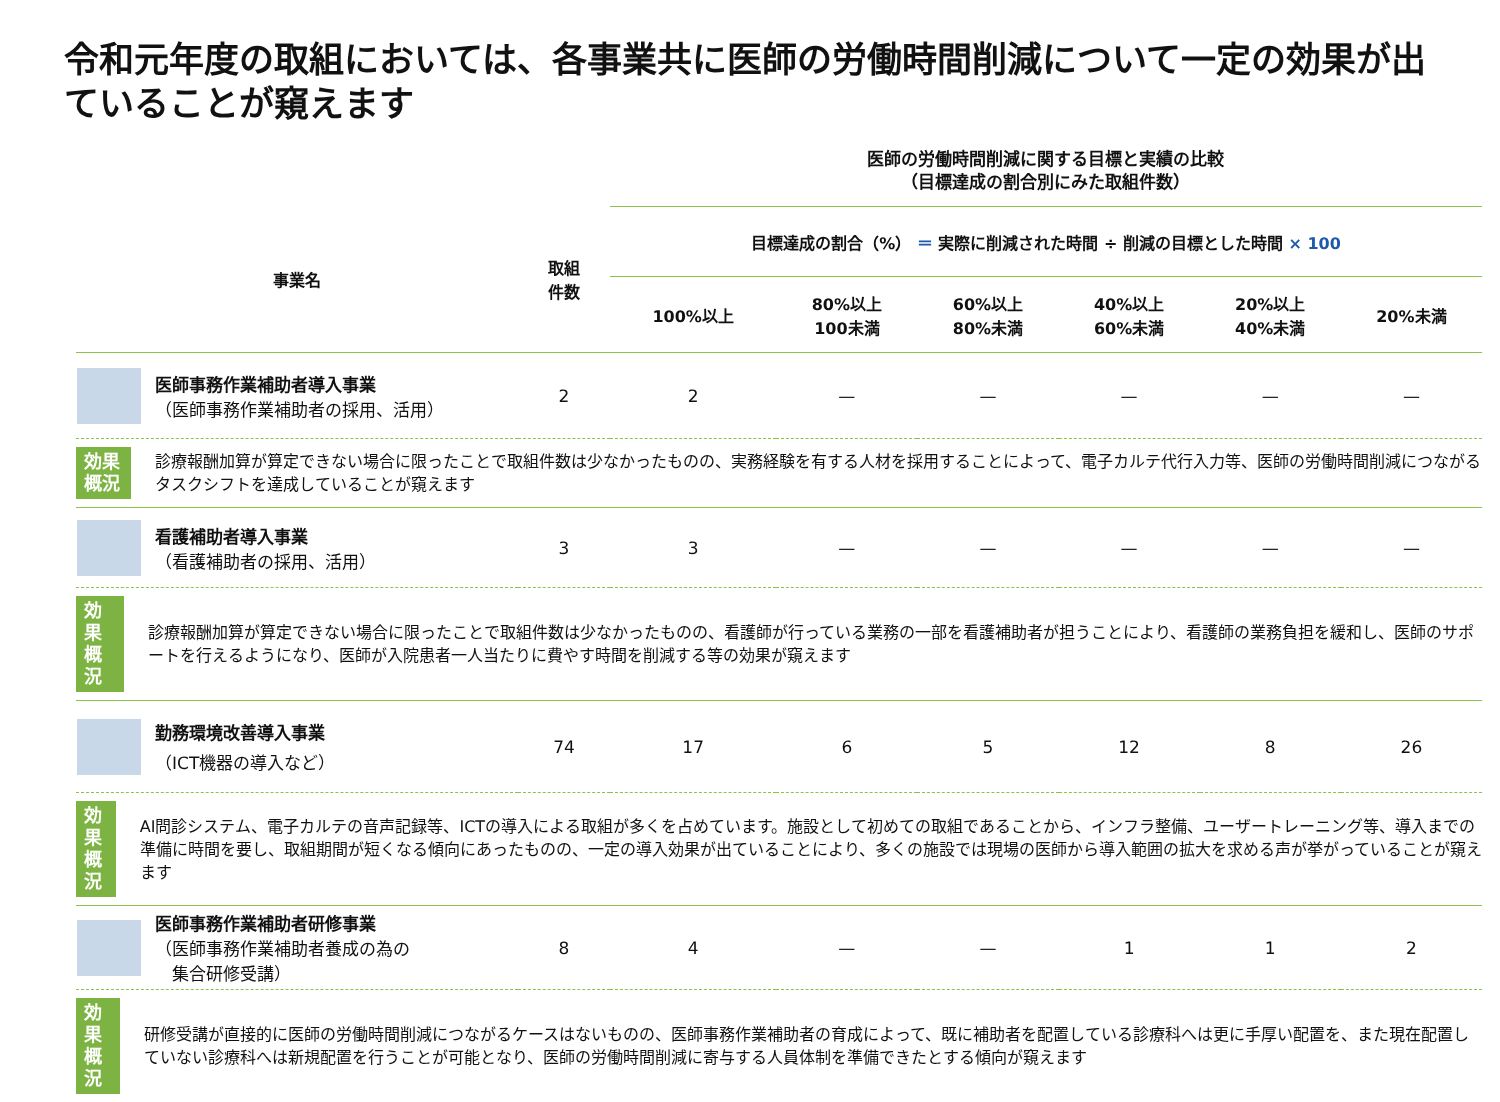令和元年度の取組においては、各事業共に医師の労働時間削減について一定の効果が出ていることが窺えます
医師の労働時間削減に関する目標と実績の比較
（目標達成の割合別にみた取組件数）
| 事業名 | 取組 件数 | 目標達成の割合（%） ＝ 実際に削減された時間 ÷ 削減の目標とした時間 × 100 | | | | | |
| --- | --- | --- | --- | --- | --- | --- | --- |
| | | 100%以上 | 80%以上 100未満 | 60%以上 80%未満 | 40%以上 60%未満 | 20%以上 40%未満 | 20%未満 |
| 医師事務作業補助者導入事業 （医師事務作業補助者の採用、活用） | 2 | 2 | — | — | — | — | — |
| 効果 概況 診療報酬加算が算定できない場合に限ったことで取組件数は少なかったものの、実務経験を有する人材を採用することによって、電子カルテ代行入力等、医師の労働時間削減につながるタスクシフトを達成していることが窺えます | | | | | | | |
| 看護補助者導入事業 （看護補助者の採用、活用） | 3 | 3 | — | — | — | — | — |
| 効果 概況 診療報酬加算が算定できない場合に限ったことで取組件数は少なかったものの、看護師が行っている業務の一部を看護補助者が担うことにより、看護師の業務負担を緩和し、医師のサポートを行えるようになり、医師が入院患者一人当たりに費やす時間を削減する等の効果が窺えます | | | | | | | |
| 勤務環境改善導入事業 （ICT機器の導入など） | 74 | 17 | 6 | 5 | 12 | 8 | 26 |
| 効果 概況 AI問診システム、電子カルテの音声記録等、ICTの導入による取組が多くを占めています。施設として初めての取組であることから、インフラ整備、ユーザートレーニング等、導入までの準備に時間を要し、取組期間が短くなる傾向にあったものの、一定の導入効果が出ていることにより、多くの施設では現場の医師から導入範囲の拡大を求める声が挙がっていることが窺えます | | | | | | | |
| 医師事務作業補助者研修事業 （医師事務作業補助者養成の為の 集合研修受講） | 8 | 4 | — | — | 1 | 1 | 2 |
| 効果 概況 研修受講が直接的に医師の労働時間削減につながるケースはないものの、医師事務作業補助者の育成によって、既に補助者を配置している診療科へは更に手厚い配置を、また現在配置していない診療科へは新規配置を行うことが可能となり、医師の労働時間削減に寄与する人員体制を準備できたとする傾向が窺えます | | | | | | | |